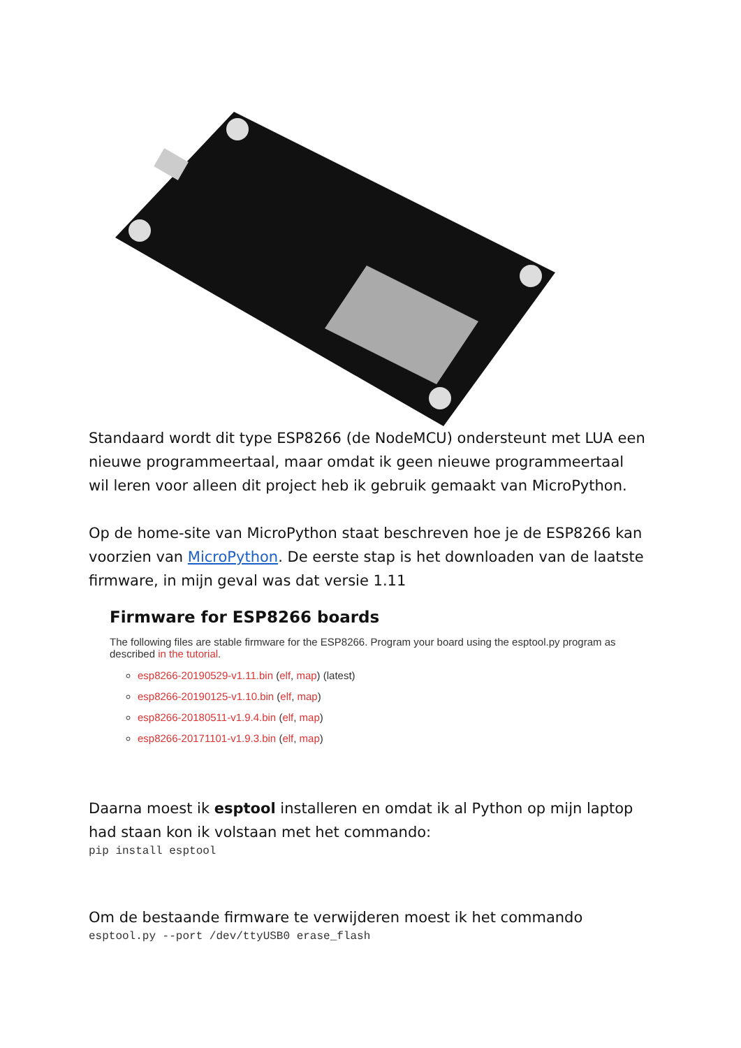Standaard wordt dit type ESP8266 (de NodeMCU) ondersteunt met LUA een nieuwe programmeertaal, maar omdat ik geen nieuwe programmeertaal wil leren voor alleen dit project heb ik gebruik gemaakt van MicroPython.
Op de home-site van MicroPython staat beschreven hoe je de ESP8266 kan voorzien van MicroPython. De eerste stap is het downloaden van de laatste firmware, in mijn geval was dat versie 1.11
Firmware for ESP8266 boards
The following files are stable firmware for the ESP8266. Program your board using the esptool.py program as described in the tutorial.
esp8266-20190529-v1.11.bin (elf, map) (latest)
esp8266-20190125-v1.10.bin (elf, map)
esp8266-20180511-v1.9.4.bin (elf, map)
esp8266-20171101-v1.9.3.bin (elf, map)
Daarna moest ik esptool installeren en omdat ik al Python op mijn laptop had staan kon ik volstaan met het commando:
pip install esptool
Om de bestaande firmware te verwijderen moest ik het commando
esptool.py --port /dev/ttyUSB0 erase_flash